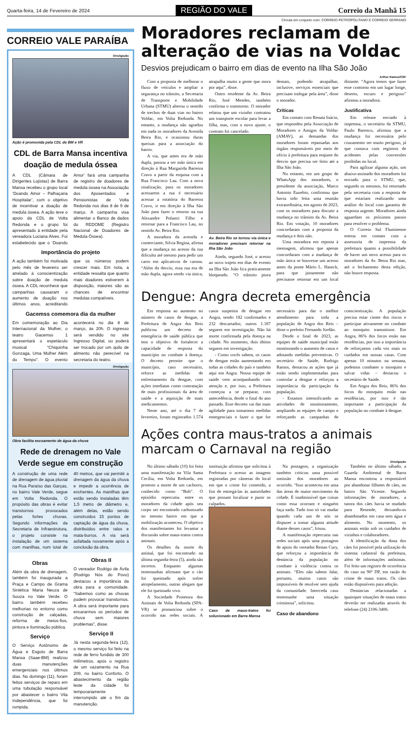Quarta-feira, 14 de Fevereiro de 2024 REGIÃO DO VALE Correio da Manhã 15
Circula em conjunto com: CORREIO PETROPOLITANO E CORREIO SERRANO
CORREIO VALE PARAÍBA
Divulgação
Ação é promovida pela CDL de BM e VR
CDL de Barra Mansa incentiva doação de medula óssea
A CDL (Câmara de Dirigentes Lojistas) de Barra Mansa recebeu o grupo local ‘Doando Amor – Palhaçaria Hospitalar’, com o objetivo de incentivar a doação de medula óssea. A ação teve o apoio da CDL de Volta Redonda e o grupo foi apresentado à entidade pela vereadora Luciana Alves. Foi estabelecido que o ‘Doando Amor’ fará uma campanha de registro de doadores de medula óssea na Associação dos Aposentados e Pensionistas de Volta Redonda nos dias 8 de 9 de março. A campanha visa alimentar o Banco de dados do REDOME (Registro Nacional de Doadores de Medula Óssea).
Importância do projeto
A ação também foi motivada pelo mês de fevereiro ser atrelado à conscientização sobre doação de medula óssea. A CDL reconhece que campanhas causaram o aumento de doação nos últimos anos, acreditando que os números podem crescer mais. Em nota, a entidade ressalta que quanto mais doadores estiverem à disposição, maiores são as chances de encontrar medulas compatíveis.
Gacemss comemora dia da mulher
Em comemoração ao Dia Internacional da Mulher, o teatro Gacemss 1 apresentará o espetáculo musical “Chiquinha Gonzaga, Uma Mulher Além do Tempo”. O evento acontecerá no dia 8 de março, às 20h. O ingresso será vendido no site Ingresso Digital, ou poderá ser trocado por um quilo de alimento não perecível na secretaria do teatro.
Divulgação
Obra facilita escoamento de água da chuva
Rede de drenagem no Vale Verde segue em construção
A construção de uma rede de drenagem de água pluvial na Rua Paraíso das Garças, no bairro Vale Verde, segue em Volta Redonda. O propósito das obras é evitar transtornos provocados pelas fortes chuvas. Segundo informações da Secretaria de Infraestrutura, o projeto consiste na instalação de um sistema com manilhas, num total de 40 metros, que vai permitir a drenagem da água da chuva e impedir a ocorrência de enchentes. As manilhas que estão sendo instaladas têm 1,5 metro de diâmetro e, além delas, estão sendo construídos 15 pontos de captação de água da chuva, distribuídos entre ralos e mata-burros. A via será asfaltada novamente após a conclusão da obra.
Obras
Além da obra de drenagem, também foi inaugurada a Praça e Campo de Grama Sintética Maria Neuza de Souza no Vale Verde. O bairro também recebeu melhorias no entorno como construção de calçadas, reforma de meios-fios, pintura e iluminação pública.
Obras II
O vereador Rodrigo de Ávila (Rodrigo Nós do Povo) destacou a importância da obra para a comunidade. “Sabemos como as chuvas podem provocar transtornos. A obra será importante para encararmos os períodos de chuva sem maiores problemas”, disse.
Serviço
O Serviço Autônomo de Água e Esgoto de Barra Mansa (Saae-BM) realizou duas manutenções emergenciais nos últimos dias. No domingo (11), foram feitos serviços de reparo em uma tubulação responsável por abastecer o bairro Vila Independência, que foi rompida.
Serviço II
Já nesta segunda-feira (12), o mesmo serviço foi feito na rede de ferro fundido de 300 milímetros, após o registro de um vazamento na Rua 209, no bairro Conforto. O abastecimento da região leste da cidade foi temporariamente interrompido até o fim da manutenção.
Moradores reclamam de alteração de vias na Voldac
Desvios prejudicam o bairro em dias de evento na Ilha São João
Arthur Ramos/CSF
Com a proposta de melhorar o fluxo de veículos e ampliar a segurança no trânsito, a Secretaria de Transporte e Mobilidade Urbana (STMU) alterou o sentido de trechos de duas vias no bairro Voldac, em Volta Redonda. No entanto, a mudança não agradou em nada os moradores da Avenida Beira Rio, e ocasionou duras queixas para a associação do bairro.
A via, que antes era de mão dupla, passou a ser mão única em direção à Rua Margarida Barreira Cravo a partir da esquina com a Rua Francisco Lau. Com a nova sinalização, para os moradores acessarem a rua é necessário acessar a rotatória do Barreira Cravo, ir em direção à Ilha São João para fazer o retorno na rua Alexandre Polastri Filho e retornar para a Francisco Lau, no sentido Av. Beira Rio.
A moradora da avenida e comerciante, Silvia Regina, afirma que a mudança no acesso da rua dificulta até mesmo para pedir um carro em aplicativos de carona. “Além do desvio, essa rua era de mão dupla, agora sendo via única, atrapalha muito a gente que mora por aqui”, disse.
Outro residente da Av. Beira Rio, José Mendes, também confirma o transtorno. O morador relatou que um vizinho contratou um transporte escolar para levar a filha, mas, com o novo ajuste, o contrato foi cancelado.
Av. Beira Rio se tornou via única e moradores precisam retornar na Ilha São João
Ainda, segundo José, o acesso ao novo trajeto em dias de evento na Ilha São João fica praticamente bloqueado. “O trânsito piora demais, podendo atrapalhar, inclusive, serviços essenciais que precisam trafegar pela área”, disse o morador.
Críticas
Em contato com Renata Inácio, que respondeu pela Associação de Moradores e Amigos da Voldac (AMAV), as demandas dos moradores foram repassadas aos órgãos responsáveis por meio de ofício à prefeitura para reajuste do desvio que precisa ser feito até a Ilha São João.
No entanto, em um grupo de WhatsApp dos moradores, o presidente da associação, Marco Antonio Euzebio, confirmou que havia sido feita uma reunião extraordinária, em agosto de 2023, com os moradores para discutir a mudança no trânsito da Av. Beira Rio. Em votação, 10 moradores concordaram com a proposta da mudança e dois não.
Uma moradora em reposta à mensagem, afirmou que apenas concordaram com a mudança de mão única se houvesse um acesso antes da ponte Mário L. Haseck, para que justamente não precisasse retornar em um local distante. “Agora temos que fazer esse contorno em um lugar longe, deserto, escuro e perigoso” afirmou a moradora.
Justificativa
Em release enviado à imprensa, o secretário da STMU, Paulo Barenco, afirmou que a mudança foi necessária pelo cruzamento ser muito perigoso, já que contava com registros de acidentes pelas conversões proibidas no local.
Para agilizar alguma ação, um abaixo-assinado dos moradores foi enviado para o STMU, que, segundo os mesmos, foi retornado pela secretaria com a resposta de que estariam realizando uma análise do local com garantia de resposta urgente. Moradores ainda aguardam os próximos passos para resolver o problema.
O Correio Sul Fluminense entrou em contato com a assessoria de imprensa da prefeitura quanto a possibilidade de haver um novo acesso para os moradores da Av. Beira Rio mas, até o fechamento desta edição, não houve resposta.
Dengue: Angra decreta emergência
Em resposta ao aumento no número de casos de dengue, a Prefeitura de Angra dos Reis publicou um decreto de emergência de saúde pública que tem o objetivo de fortalecer a capacidade de resposta do município no combate à doença. O decreto permite que o município, caso necessário, reforce as medidas de enfrentamento da dengue, com ações imediatas como contratação de mais profissionais da área de saúde e a aquisição de mais medicamentos.
Neste ano, até o dia 7 de fevereiro, foram registrados 1.574 casos suspeitos de dengue em Angra, sendo 182 confirmados e 232 descartados; outros 1.187 seguem em investigação. Não há morte confirmada pela doença na cidade. No momento, dois óbitos seguem em investigação.
- Como vocês sabem, os casos de dengue estão aumentando em todas as cidades do país e também aqui em Angra. Nossa equipe de saúde vem acompanhando com atenção e, por isso, a Prefeitura começou a se preparar, com antecedência, desde o final do ano passado. Esse decreto vai dar mais agilidade para tomarmos medidas emergenciais e fazer o que for necessário para dar o melhor atendimento para toda a população de Angra dos Reis – disse o prefeito Fernando Jordão.
Desde o final de 2023, as equipes de saúde municipal estão monitorando o aumento de casos e adotando medidas preventivas. O secretário de Saúde, Rodrigo Ramos, destacou as ações que já estão sendo implementadas para controlar a dengue e reforçou a importância da participação da população.
- Estamos intensificando as atividades de monitoramento, ampliando as equipes de campo e reforçando as campanhas de conscientização. A população precisa estar ciente dos riscos e participar ativamente no combate ao mosquito transmissor. Em Angra, 86% dos focos estão nas residências, por isso a importância de reforçamos cada vez mais os cuidados em nossas casas. Com apenas 10 minutos na semana, podemos combater o mosquito e salvar vidas – destacou o secretário de Saúde.
Em Angra dos Reis, 86% dos focos do mosquito estão nas residências, por isso é tão importante a participação da população no combate à dengue.
Ações contra maus-tratos a animais marcam o Carnaval na região
Divulgação
No último sábado (10) foi feita uma manifestação na Vila Santa Cecília, em Volta Redonda, em protesto a morte de um cachorro, conhecido como “Bob”. O episódio repercutiu entre os moradores da cidade após seu corpo ser encontrado carbonizado no mesmo bairro em que a mobilização aconteceu. O objetivo dos manifestantes foi levantar a discussão sobre maus-tratos contra animais.
Os detalhes da morte do animal, que foi encontrado na última segunda-feira (5), ainda são incertos. Enquanto algumas testemunhas afirmam que o cão foi queimado após sofrer atropelamento, outras alegam que ele foi queimado vivo.
A Sociedade Protetora dos Animais de Volta Redonda (SPA-VR) se pronunciou sobre o ocorrido nas redes sociais. A instituição afirmou que solicitou à Prefeitura o acesso as imagens registradas por câmeras do local em que o crime foi cometido, a fim de entregá-las às autoridades que possam localizar e punir os culpados.
Caso de maus-tratos foi solucionado em Barra Mansa
Na postagem, a organização também criticou uma possível omissão dos moradores ao ocorrido. “Isso aconteceu em uma das áreas de maior movimento da cidade. É inadmissível que coisas como essa ocorram e ninguém faça nada. Tudo isso só vai mudar quando cada um de nós se dispuser a tomar alguma atitude diante desses casos”, frisou.
A manifestação repercutiu nas redes sociais após uma postagem de apoio do vereador Renan Cury, que reforçou a importância de denúncia da população no combate à violência contra os animais. “Eles não sabem falar, portanto, muitos casos são impossíveis de resolver sem ajuda da comunidade. Interceda caso testemunhe uma situação criminosa”, solicitou.
Caso de abandono
Também no último sábado, a Guarda Ambiental de Barra Mansa encontrou a responsável por abandonar filhotes de cães, no bairro São Vicente. Segundo informações de moradores, a tutora dos cães havia se mudado para Resende, deixando-os abandonados em casa sem água e alimento. No momento, os animais estão sob os cuidados de vizinhos e colaboradores.
A identificação da dona dos cães foi possível pela utilização do sistema cadastral da prefeitura, além de informações anônimas. Foi feito um registro de ocorrência do caso na 90ª DP, em razão do crime de maus tratos. Os cães estão disponíveis para adoção.
Denúncias relacionadas a quaisquer situações de maus tratos deverão ser realizadas através do telefone (24) 2106-3406.